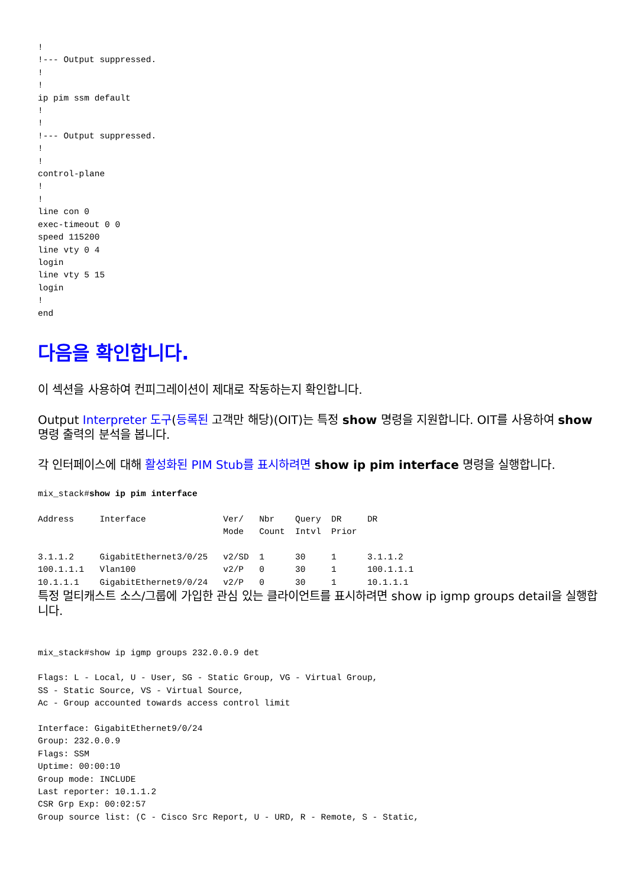!
!--- Output suppressed.
!
!
ip pim ssm default
!
!
!--- Output suppressed.
!
!
control-plane
!
!
line con 0
exec-timeout 0 0
speed 115200
line vty 0 4
login
line vty 5 15
login
!
end
다음을 확인합니다.
이 섹션을 사용하여 컨피그레이션이 제대로 작동하는지 확인합니다.
Output Interpreter 도구(등록된 고객만 해당)(OIT)는 특정 show 명령을 지원합니다. OIT를 사용하여 show 명령 출력의 분석을 봅니다.
각 인터페이스에 대해 활성화된 PIM Stub를 표시하려면 show ip pim interface 명령을 실행합니다.
mix_stack#show ip pim interface

Address     Interface               Ver/   Nbr    Query  DR     DR
                                    Mode   Count  Intvl  Prior

3.1.1.2     GigabitEthernet3/0/25   v2/SD  1      30     1      3.1.1.2
100.1.1.1   Vlan100                 v2/P   0      30     1      100.1.1.1
10.1.1.1    GigabitEthernet9/0/24   v2/P   0      30     1      10.1.1.1
특정 멀티캐스트 소스/그룹에 가입한 관심 있는 클라이언트를 표시하려면 show ip igmp groups detail을 실행합니다.
mix_stack#show ip igmp groups 232.0.0.9 det

Flags: L - Local, U - User, SG - Static Group, VG - Virtual Group,
SS - Static Source, VS - Virtual Source,
Ac - Group accounted towards access control limit

Interface: GigabitEthernet9/0/24
Group: 232.0.0.9
Flags: SSM
Uptime: 00:00:10
Group mode: INCLUDE
Last reporter: 10.1.1.2
CSR Grp Exp: 00:02:57
Group source list: (C - Cisco Src Report, U - URD, R - Remote, S - Static,